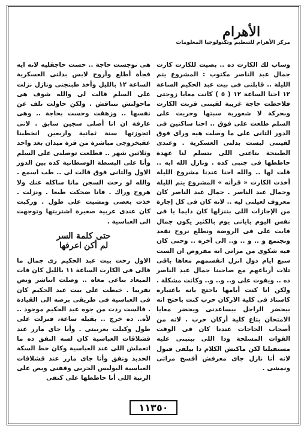الأهرام
مركز الأهرام للتنظيم وتكنولوجيا المعلومات
وساب لك الكارت ده .. بصيت للكارت كارت جمال عبد الناصر مكتوب : المشروع يتم الليلة .. قابلنى فى بيت عبد الحكيم الساعة ١٢ احنا الساعة ١٢ ( ٥ ) كانت معايا زوجتى فلاحظت حاجة غريبة لقيتنى قربت الكارت وبحركة لا شعورية سبتها وجريت على السلم طلعت على فوق .. احنا ساكنين فى الدور التانى على ما وصلت هيه وراى فوق لقيتنى لبست بدلتى العسكرية . وعندى الطبنجة بتاعتى اللى بتسلم لنا عهدة حاططها فى جنبى كده . ونازل الله ايه .. قلت لها .. والله احنا عندنا مشروع الليلة أخذت الكارت « قرأته » المشروع يتم الليلة وجمال عبد الناصر . جمال عبد الناصر كان معروف لعيلتى ليه .. لانه كان فى كل إجازة من الإجازات اللى بننزلها كان دايما يا فى نفس اليوم يايانى يوم بالكثير يكون جمال فايت على فى الروضة ونطلع نروح نقعد ونجتمع و .. و .. و.. الى آخره .. وحتى كان فيه شكوى من مراتى انه مفروض ان الست سبع ايام دول انزل انقسمهم معاها باقى تلات أرباعهم مع صاحبنا جمال عبد الناصر ده .. ويفوت على و.. و.. و.. وكانت مشكلة . ولكن انا كنت أيامها باحتج بانه باعتباره كاستاذ فى كلية الاركان حرب كنت باحتج انه بيحضر الراجل بيساعدنى ويحضر معايا الامتحان بتاع كلية أركان حرب . لانه من أصحاب الحاجات عندنا كان فى الوقت القوات المسلحة ودا اللى بيتبنى عليه مستقبلنا لكن ماكنش الكلام دا بيلقى قبول لانه أنا نازل جاى معرفش أفسح مراتى ونمشى .
هى توجست حاجة .. حست حاجقليه لانه ايه فجأة أطلع وأروح لابس بدلتى العسكرية الساعة ١٢ بالليل وأخذ طبنجتى ونازل نزلت على السلم قالت لى والله شوف هى ماحولتش تتناقش . ولكن حاولت تلف عن نفسها .. وزهقت وحست بحاجة .. وهى عارفة ان انا أصلى سجين سابق . لانى اتجوزتها سنة ثمانية واربعين انخطبنا عقبخروجى مباشرة من قرة ميدان بعد واحد وثلاثين شهر .. فطلعت توصلنى على السلم وأنا على البسطة الوسطانية كده بين الدور الاول والتانى فوق قالت لى .. طب اسمع . والله لو رحت السجن مانا ساكله عنك ولا هروح وراك . فانا ضحكت طبعا . ونزلت . خذت بعضى ومشيت على طول . وركبت كان عندى عربية صغيرة اشتريتها وتوجهت الى العباسية .
حتى كلمة السر
لم أكن اعرفها
الاول رحت بيت عبد الحكيم زى جمال ما قالى فى الكارت الساعة ١١ بالليل كان فات الميعاد بتاعى معاه .. وصلت اتناشر ونص تقريبا . خبطت على بيت عبد الحكيم كان فى العباسية فى طريقى برضه الى القيادة . فالست ردت من جوه عبد الحكيم موجود .. لأه.. ده خرج .. بقيله ساعة، فنزلت على طول وكبلت بعربيتى . وأنا جاى مارر عند قشلاقات العباسية كان لسه النفق ده ما اتعملش اللى عند العباسية وكان خط السكة الحديد ونفق وأنا جاى مارر عند قشلاقات العباسية البوليس الحربى وقفنى وبص على الرتبة اللى أنا حاططها على كتفى
١١٣٥٠